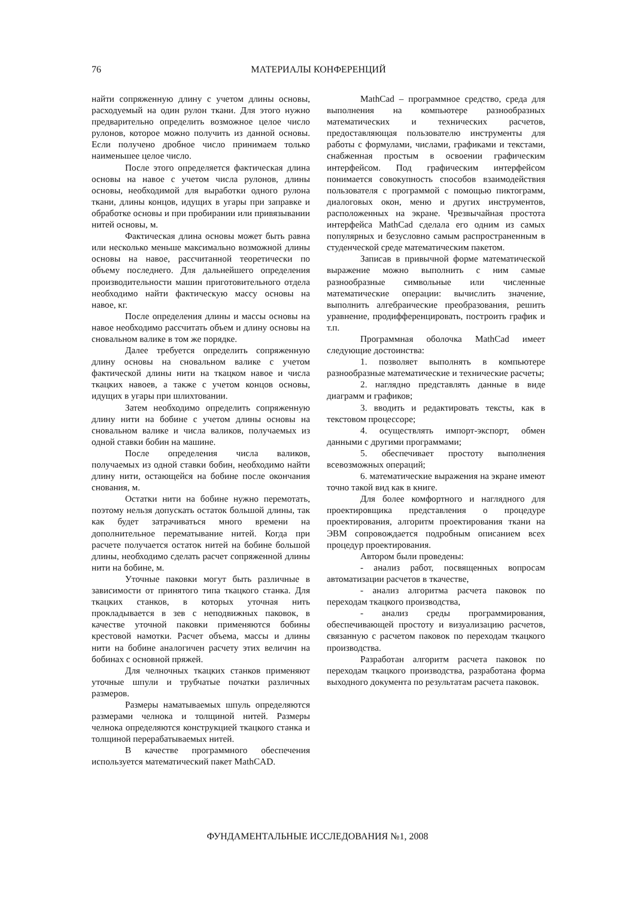76 МАТЕРИАЛЫ КОНФЕРЕНЦИЙ
найти сопряженную длину с учетом длины основы, расходуемый на один рулон ткани. Для этого нужно предварительно определить возможное целое число рулонов, которое можно получить из данной основы. Если получено дробное число принимаем только наименьшее целое число.
После этого определяется фактическая длина основы на навое с учетом числа рулонов, длины основы, необходимой для выработки одного рулона ткани, длины концов, идущих в угары при заправке и обработке основы и при пробирании или привязывании нитей основы, м.
Фактическая длина основы может быть равна или несколько меньше максимально возможной длины основы на навое, рассчитанной теоретически по объему последнего. Для дальнейшего определения производительности машин приготовительного отдела необходимо найти фактическую массу основы на навое, кг.
После определения длины и массы основы на навое необходимо рассчитать объем и длину основы на сновальном валике в том же порядке.
Далее требуется определить сопряженную длину основы на сновальном валике с учетом фактической длины нити на ткацком навое и числа ткацких навоев, а также с учетом концов основы, идущих в угары при шлихтовании.
Затем необходимо определить сопряженную длину нити на бобине с учетом длины основы на сновальном валике и числа валиков, получаемых из одной ставки бобин на машине.
После определения числа валиков, получаемых из одной ставки бобин, необходимо найти длину нити, остающейся на бобине после окончания снования, м.
Остатки нити на бобине нужно перемотать, поэтому нельзя допускать остаток большой длины, так как будет затрачиваться много времени на дополнительное перематывание нитей. Когда при расчете получается остаток нитей на бобине большой длины, необходимо сделать расчет сопряженной длины нити на бобине, м.
Уточные паковки могут быть различные в зависимости от принятого типа ткацкого станка. Для ткацких станков, в которых уточная нить прокладывается в зев с неподвижных паковок, в качестве уточной паковки применяются бобины крестовой намотки. Расчет объема, массы и длины нити на бобине аналогичен расчету этих величин на бобинах с основной пряжей.
Для челночных ткацких станков применяют уточные шпули и трубчатые початки различных размеров.
Размеры наматываемых шпуль определяются размерами челнока и толщиной нитей. Размеры челнока определяются конструкцией ткацкого станка и толщиной перерабатываемых нитей.
В качестве программного обеспечения используется математический пакет MathCAD.
MathCad – программное средство, среда для выполнения на компьютере разнообразных математических и технических расчетов, предоставляющая пользователю инструменты для работы с формулами, числами, графиками и текстами, снабженная простым в освоении графическим интерфейсом. Под графическим интерфейсом понимается совокупность способов взаимодействия пользователя с программой с помощью пиктограмм, диалоговых окон, меню и других инструментов, расположенных на экране. Чрезвычайная простота интерфейса MathCad сделала его одним из самых популярных и безусловно самым распространенным в студенческой среде математическим пакетом.
Записав в привычной форме математической выражение можно выполнить с ним самые разнообразные символьные или численные математические операции: вычислить значение, выполнить алгебраические преобразования, решить уравнение, продифференцировать, построить график и т.п.
Программная оболочка MathCad имеет следующие достоинства:
1. позволяет выполнять в компьютере разнообразные математические и технические расчеты;
2. наглядно представлять данные в виде диаграмм и графиков;
3. вводить и редактировать тексты, как в текстовом процессоре;
4. осуществлять импорт-экспорт, обмен данными с другими программами;
5. обеспечивает простоту выполнения всевозможных операций;
6. математические выражения на экране имеют точно такой вид как в книге.
Для более комфортного и наглядного для проектировщика представления о процедуре проектирования, алгоритм проектирования ткани на ЭВМ сопровождается подробным описанием всех процедур проектирования.
Автором были проведены:
- анализ работ, посвященных вопросам автоматизации расчетов в ткачестве,
- анализ алгоритма расчета паковок по переходам ткацкого производства,
- анализ среды программирования, обеспечивающей простоту и визуализацию расчетов, связанную с расчетом паковок по переходам ткацкого производства.
Разработан алгоритм расчета паковок по переходам ткацкого производства, разработана форма выходного документа по результатам расчета паковок.
ФУНДАМЕНТАЛЬНЫЕ ИССЛЕДОВАНИЯ №1, 2008